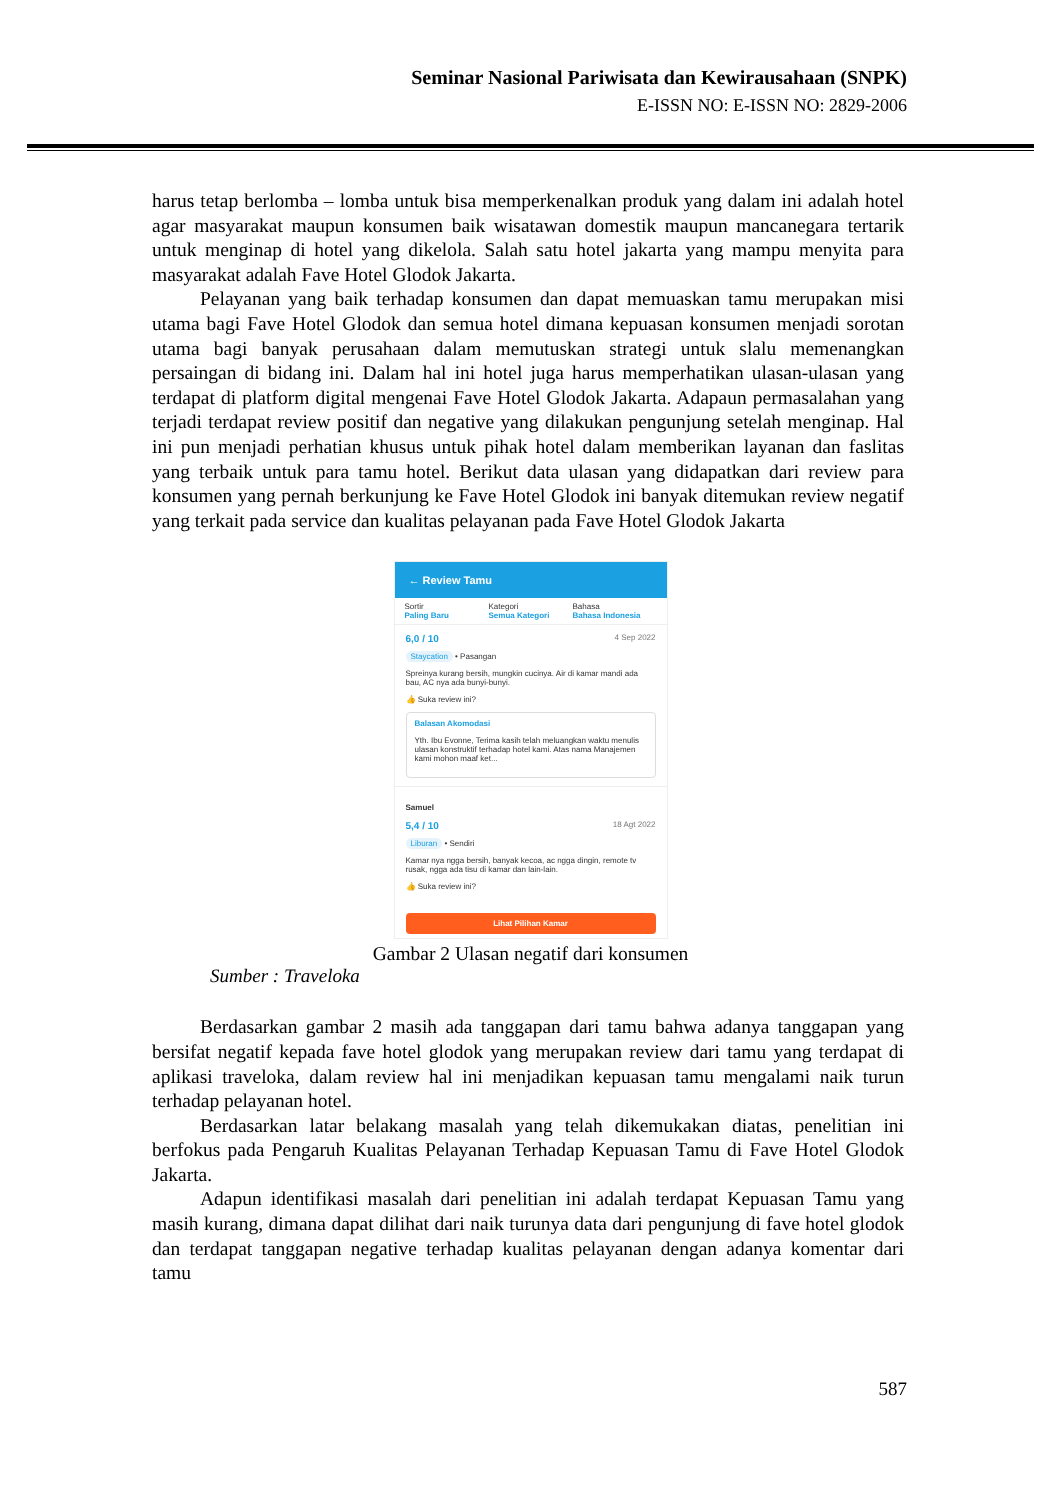Seminar Nasional Pariwisata dan Kewirausahaan (SNPK)
E-ISSN NO: E-ISSN NO: 2829-2006
harus tetap berlomba – lomba untuk bisa memperkenalkan produk yang dalam ini adalah hotel agar masyarakat maupun konsumen baik wisatawan domestik maupun mancanegara tertarik untuk menginap di hotel yang dikelola. Salah satu hotel jakarta yang mampu menyita para masyarakat adalah Fave Hotel Glodok Jakarta.
Pelayanan yang baik terhadap konsumen dan dapat memuaskan tamu merupakan misi utama bagi Fave Hotel Glodok dan semua hotel dimana kepuasan konsumen menjadi sorotan utama bagi banyak perusahaan dalam memutuskan strategi untuk slalu memenangkan persaingan di bidang ini. Dalam hal ini hotel juga harus memperhatikan ulasan-ulasan yang terdapat di platform digital mengenai Fave Hotel Glodok Jakarta. Adapaun permasalahan yang terjadi terdapat review positif dan negative yang dilakukan pengunjung setelah menginap. Hal ini pun menjadi perhatian khusus untuk pihak hotel dalam memberikan layanan dan faslitas yang terbaik untuk para tamu hotel. Berikut data ulasan yang didapatkan dari review para konsumen yang pernah berkunjung ke Fave Hotel Glodok ini banyak ditemukan review negatif yang terkait pada service dan kualitas pelayanan pada Fave Hotel Glodok Jakarta
← Review Tamu
Sortir
Paling Baru
Kategori
Semua Kategori
Bahasa
Bahasa Indonesia
6,0 / 10 4 Sep 2022
Staycation • Pasangan
Spreinya kurang bersih, mungkin cucinya. Air di kamar mandi ada bau, AC nya ada bunyi-bunyi.
👍 Suka review ini?
Balasan Akomodasi
Yth. Ibu Evonne, Terima kasih telah meluangkan waktu menulis ulasan konstruktif terhadap hotel kami. Atas nama Manajemen kami mohon maaf ket...
Samuel
5,4 / 10 18 Agt 2022
Liburan • Sendiri
Kamar nya ngga bersih, banyak kecoa, ac ngga dingin, remote tv rusak, ngga ada tisu di kamar dan lain-lain.
👍 Suka review ini?
Lihat Pilihan Kamar
Gambar 2 Ulasan negatif dari konsumen
Sumber : Traveloka
Berdasarkan gambar 2 masih ada tanggapan dari tamu bahwa adanya tanggapan yang bersifat negatif kepada fave hotel glodok yang merupakan review dari tamu yang terdapat di aplikasi traveloka, dalam review hal ini menjadikan kepuasan tamu mengalami naik turun terhadap pelayanan hotel.
Berdasarkan latar belakang masalah yang telah dikemukakan diatas, penelitian ini berfokus pada Pengaruh Kualitas Pelayanan Terhadap Kepuasan Tamu di Fave Hotel Glodok Jakarta.
Adapun identifikasi masalah dari penelitian ini adalah terdapat Kepuasan Tamu yang masih kurang, dimana dapat dilihat dari naik turunya data dari pengunjung di fave hotel glodok dan terdapat tanggapan negative terhadap kualitas pelayanan dengan adanya komentar dari tamu
587